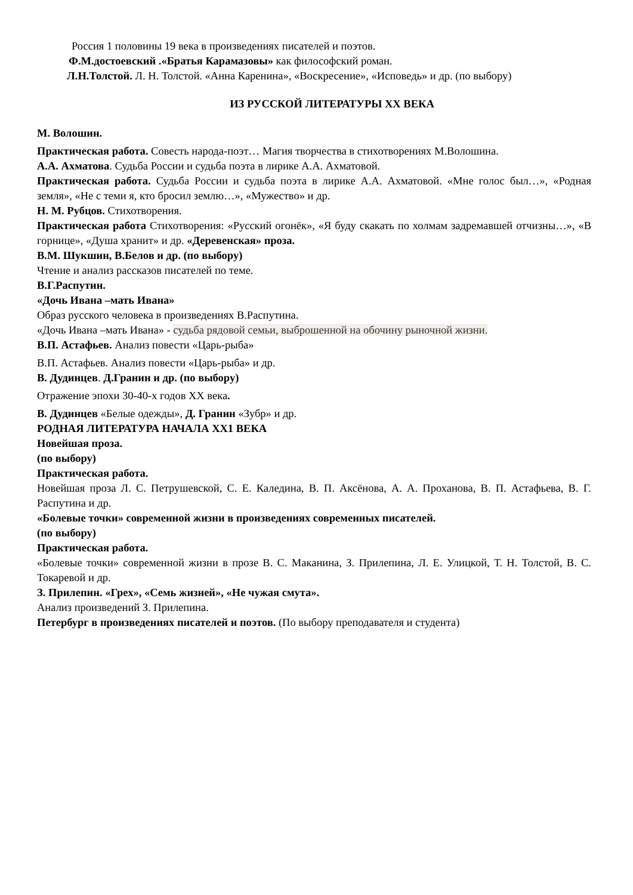Россия 1 половины 19 века в произведениях писателей и поэтов.
Ф.М.достоевский .«Братья Карамазовы» как философский роман.
Л.Н.Толстой. Л. Н. Толстой. «Анна Каренина», «Воскресение», «Исповедь» и др. (по выбору)
ИЗ РУССКОЙ ЛИТЕРАТУРЫ XX ВЕКА
М. Волошин.
Практическая работа. Совесть народа-поэт… Магия творчества в стихотворениях М.Волошина.
А.А. Ахматова. Судьба России и судьба поэта в лирике А.А. Ахматовой.
Практическая работа. Судьба России и судьба поэта в лирике А.А. Ахматовой. «Мне голос был…», «Родная земля», «Не с теми я, кто бросил землю…», «Мужество» и др.
Н. М. Рубцов. Стихотворения.
Практическая работа Стихотворения: «Русский огонёк», «Я буду скакать по холмам задремавшей отчизны…», «В горнице», «Душа хранит» и др. «Деревенская» проза.
В.М. Шукшин, В.Белов и др. (по выбору)
Чтение и анализ рассказов писателей по теме.
В.Г.Распутин.
«Дочь Ивана –мать Ивана»
Образ русского человека в произведениях В.Распутина.
«Дочь Ивана –мать Ивана» - судьба рядовой семьи, выброшенной на обочину рыночной жизни.
В.П. Астафьев. Анализ повести «Царь-рыба»
В.П. Астафьев. Анализ повести «Царь-рыба» и др.
В. Дудинцев. Д.Гранин и др. (по выбору)
Отражение эпохи 30-40-х годов XX века.
В. Дудинцев «Белые одежды», Д. Гранин «Зубр» и др.
РОДНАЯ ЛИТЕРАТУРА НАЧАЛА XX1 ВЕКА
Новейшая проза.
(по выбору)
Практическая работа.
Новейшая проза Л. С. Петрушевской, С. Е. Каледина, В. П. Аксёнова, А. А. Проханова, В. П. Астафьева, В. Г. Распутина и др.
«Болевые точки» современной жизни в произведениях современных писателей.
(по выбору)
Практическая работа.
«Болевые точки» современной жизни в прозе В. С. Маканина, З. Прилепина, Л. Е. Улицкой, Т. Н. Толстой, В. С. Токаревой и др.
З. Прилепин. «Грех», «Семь жизней», «Не чужая смута».
Анализ произведений З. Прилепина.
Петербург в произведениях писателей и поэтов. (По выбору преподавателя и студента)